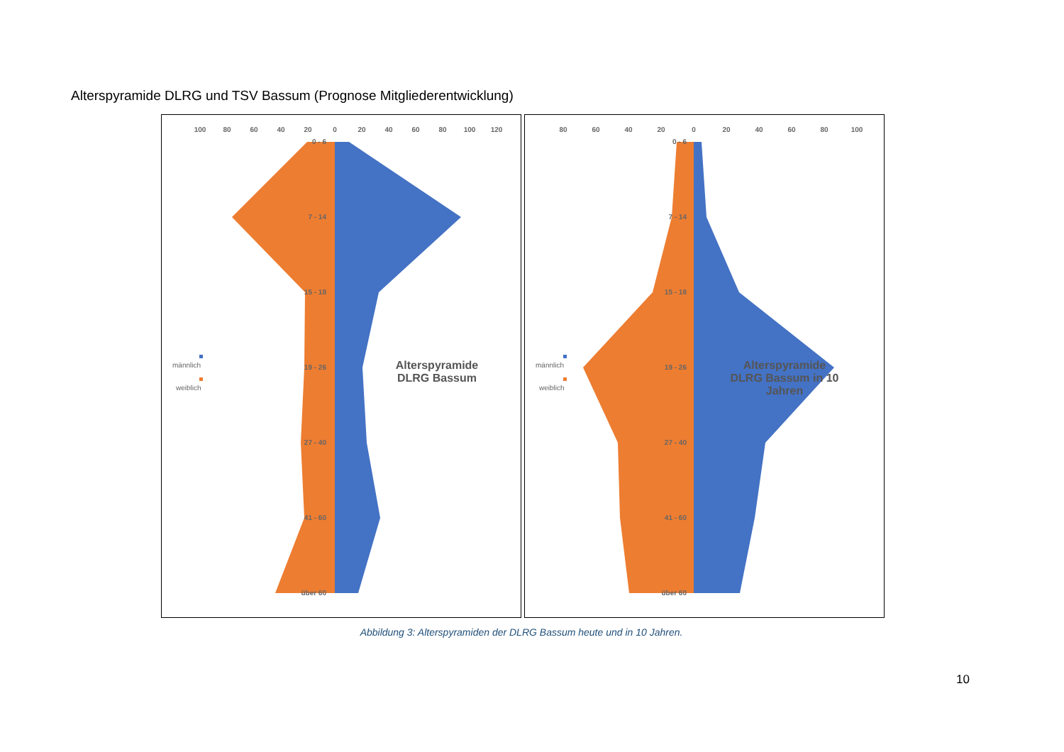Alterspyramide DLRG und TSV Bassum (Prognose Mitgliederentwicklung)
100
80
60
40
20
0
20
40
60
80
100
120
0 - 6
7 - 14
15 - 18
19 - 26
27 - 40
41 - 60
über 60
männlich
weiblich
Alterspyramide
DLRG Bassum
80
60
40
20
0
20
40
60
80
100
0 - 6
7 - 14
15 - 18
19 - 26
27 - 40
41 - 60
über 60
männlich
weiblich
Alterspyramide
DLRG Bassum in 10
Jahren
Abbildung 3: Alterspyramiden der DLRG Bassum heute und in 10 Jahren.
10